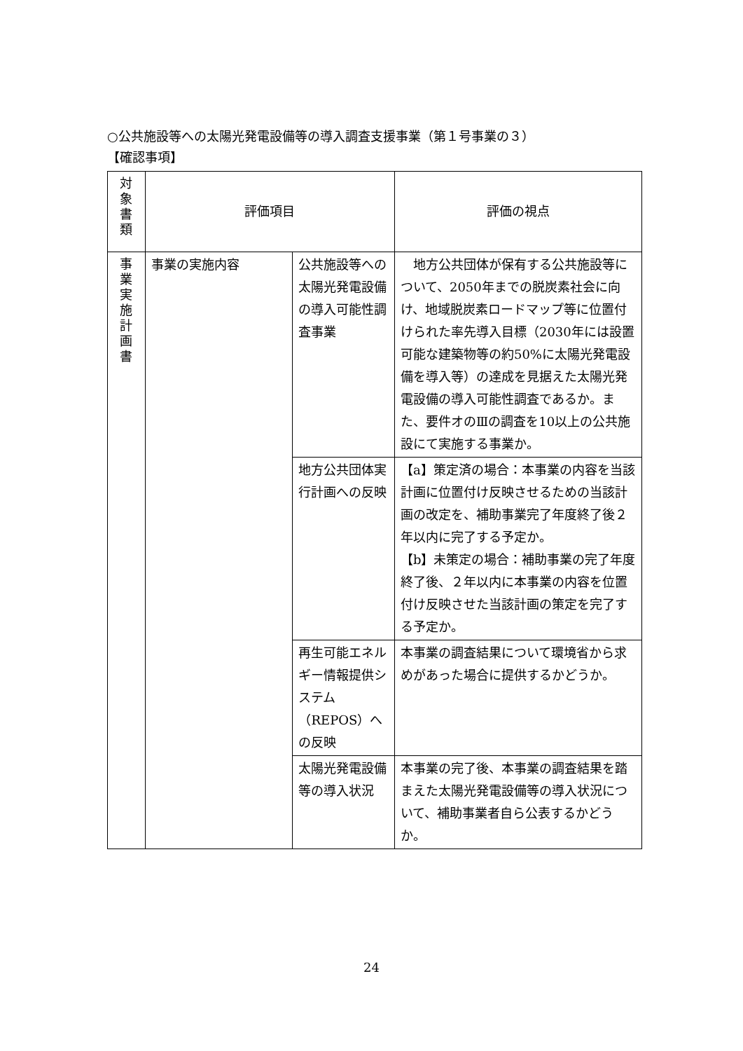○公共施設等への太陽光発電設備等の導入調査支援事業（第１号事業の３）
【確認事項】
| 対 象 書 類 | 評価項目 | | 評価の視点 |
| 事 業 実 施 計 画 書 | 事業の実施内容 | 公共施設等への太陽光発電設備の導入可能性調査事業 | 地方公共団体が保有する公共施設等について、2050年までの脱炭素社会に向け、地域脱炭素ロードマップ等に位置付けられた率先導入目標（2030年には設置可能な建築物等の約50%に太陽光発電設備を導入等）の達成を見据えた太陽光発電設備の導入可能性調査であるか。また、要件オのⅢの調査を10以上の公共施設にて実施する事業か。 |
| | | 地方公共団体実行計画への反映 | 【a】策定済の場合：本事業の内容を当該計画に位置付け反映させるための当該計画の改定を、補助事業完了年度終了後２年以内に完了する予定か。 【b】未策定の場合：補助事業の完了年度終了後、２年以内に本事業の内容を位置付け反映させた当該計画の策定を完了する予定か。 |
| | | 再生可能エネルギー情報提供システム（REPOS）への反映 | 本事業の調査結果について環境省から求めがあった場合に提供するかどうか。 |
| | | 太陽光発電設備等の導入状況 | 本事業の完了後、本事業の調査結果を踏まえた太陽光発電設備等の導入状況について、補助事業者自ら公表するかどうか。 |
24